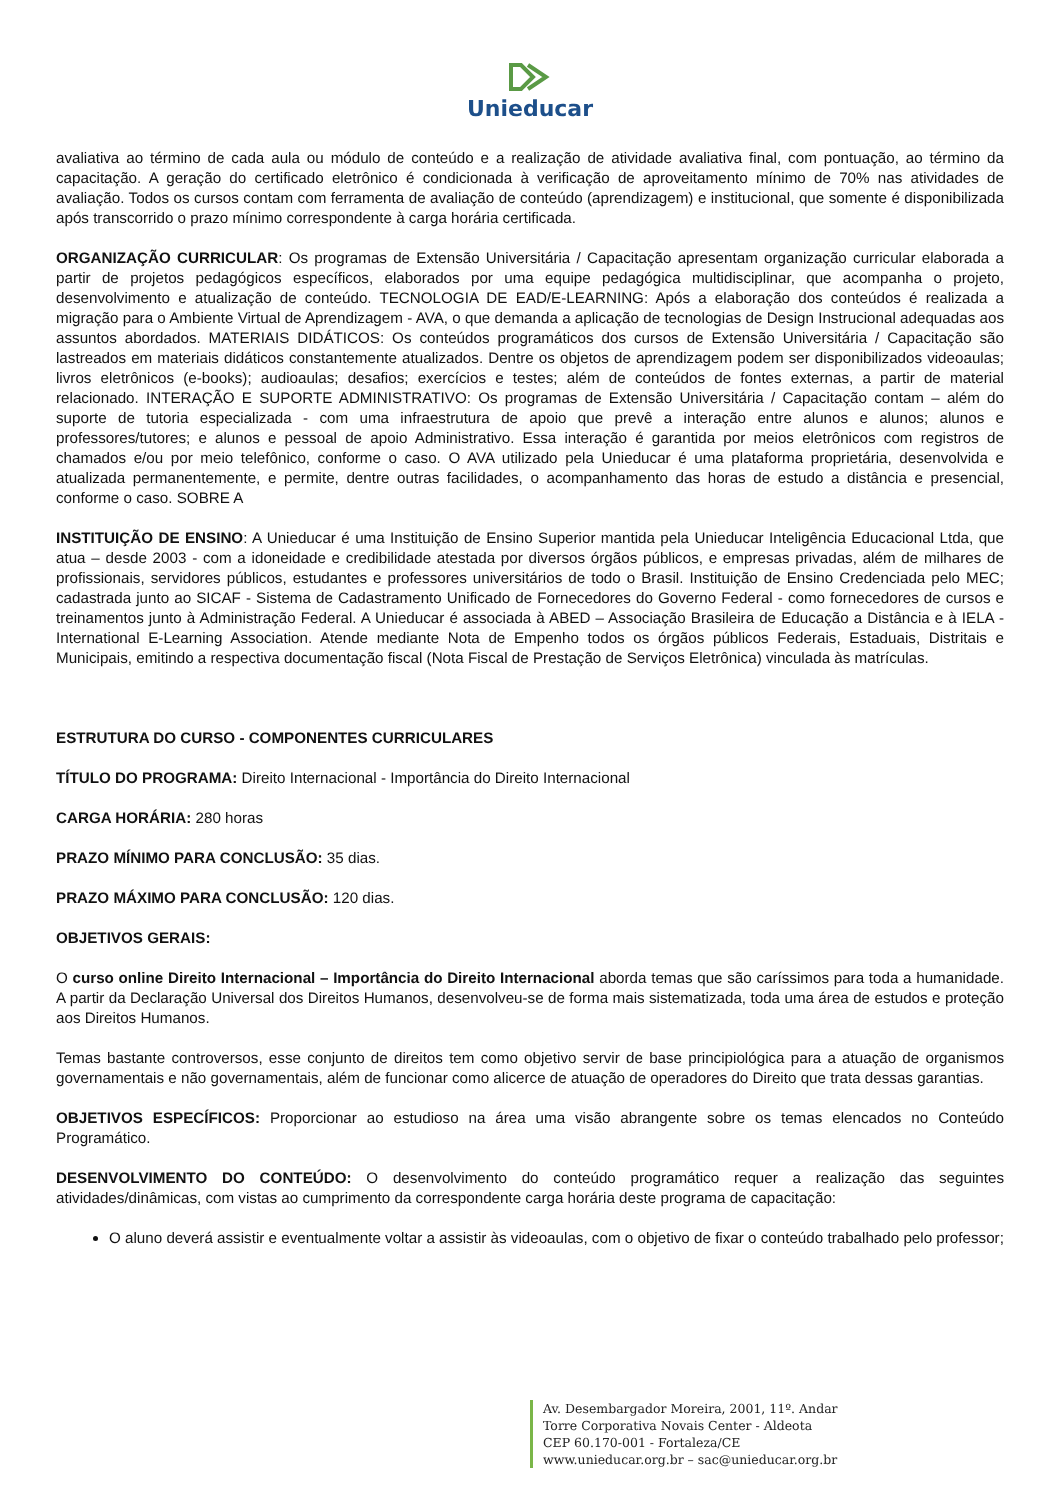Unieducar
avaliativa ao término de cada aula ou módulo de conteúdo e a realização de atividade avaliativa final, com pontuação, ao término da capacitação. A geração do certificado eletrônico é condicionada à verificação de aproveitamento mínimo de 70% nas atividades de avaliação. Todos os cursos contam com ferramenta de avaliação de conteúdo (aprendizagem) e institucional, que somente é disponibilizada após transcorrido o prazo mínimo correspondente à carga horária certificada.
ORGANIZAÇÃO CURRICULAR: Os programas de Extensão Universitária / Capacitação apresentam organização curricular elaborada a partir de projetos pedagógicos específicos, elaborados por uma equipe pedagógica multidisciplinar, que acompanha o projeto, desenvolvimento e atualização de conteúdo. TECNOLOGIA DE EAD/E-LEARNING: Após a elaboração dos conteúdos é realizada a migração para o Ambiente Virtual de Aprendizagem - AVA, o que demanda a aplicação de tecnologias de Design Instrucional adequadas aos assuntos abordados. MATERIAIS DIDÁTICOS: Os conteúdos programáticos dos cursos de Extensão Universitária / Capacitação são lastreados em materiais didáticos constantemente atualizados. Dentre os objetos de aprendizagem podem ser disponibilizados videoaulas; livros eletrônicos (e-books); audioaulas; desafios; exercícios e testes; além de conteúdos de fontes externas, a partir de material relacionado. INTERAÇÃO E SUPORTE ADMINISTRATIVO: Os programas de Extensão Universitária / Capacitação contam – além do suporte de tutoria especializada - com uma infraestrutura de apoio que prevê a interação entre alunos e alunos; alunos e professores/tutores; e alunos e pessoal de apoio Administrativo. Essa interação é garantida por meios eletrônicos com registros de chamados e/ou por meio telefônico, conforme o caso. O AVA utilizado pela Unieducar é uma plataforma proprietária, desenvolvida e atualizada permanentemente, e permite, dentre outras facilidades, o acompanhamento das horas de estudo a distância e presencial, conforme o caso. SOBRE A
INSTITUIÇÃO DE ENSINO: A Unieducar é uma Instituição de Ensino Superior mantida pela Unieducar Inteligência Educacional Ltda, que atua – desde 2003 - com a idoneidade e credibilidade atestada por diversos órgãos públicos, e empresas privadas, além de milhares de profissionais, servidores públicos, estudantes e professores universitários de todo o Brasil. Instituição de Ensino Credenciada pelo MEC; cadastrada junto ao SICAF - Sistema de Cadastramento Unificado de Fornecedores do Governo Federal - como fornecedores de cursos e treinamentos junto à Administração Federal. A Unieducar é associada à ABED – Associação Brasileira de Educação a Distância e à IELA - International E-Learning Association. Atende mediante Nota de Empenho todos os órgãos públicos Federais, Estaduais, Distritais e Municipais, emitindo a respectiva documentação fiscal (Nota Fiscal de Prestação de Serviços Eletrônica) vinculada às matrículas.
ESTRUTURA DO CURSO - COMPONENTES CURRICULARES
TÍTULO DO PROGRAMA: Direito Internacional - Importância do Direito Internacional
CARGA HORÁRIA: 280 horas
PRAZO MÍNIMO PARA CONCLUSÃO: 35 dias.
PRAZO MÁXIMO PARA CONCLUSÃO: 120 dias.
OBJETIVOS GERAIS:
O curso online Direito Internacional – Importância do Direito Internacional aborda temas que são caríssimos para toda a humanidade. A partir da Declaração Universal dos Direitos Humanos, desenvolveu-se de forma mais sistematizada, toda uma área de estudos e proteção aos Direitos Humanos.
Temas bastante controversos, esse conjunto de direitos tem como objetivo servir de base principiológica para a atuação de organismos governamentais e não governamentais, além de funcionar como alicerce de atuação de operadores do Direito que trata dessas garantias.
OBJETIVOS ESPECÍFICOS: Proporcionar ao estudioso na área uma visão abrangente sobre os temas elencados no Conteúdo Programático.
DESENVOLVIMENTO DO CONTEÚDO: O desenvolvimento do conteúdo programático requer a realização das seguintes atividades/dinâmicas, com vistas ao cumprimento da correspondente carga horária deste programa de capacitação:
O aluno deverá assistir e eventualmente voltar a assistir às videoaulas, com o objetivo de fixar o conteúdo trabalhado pelo professor;
Av. Desembargador Moreira, 2001, 11º. Andar
Torre Corporativa Novais Center - Aldeota
CEP 60.170-001 - Fortaleza/CE
www.unieducar.org.br – sac@unieducar.org.br